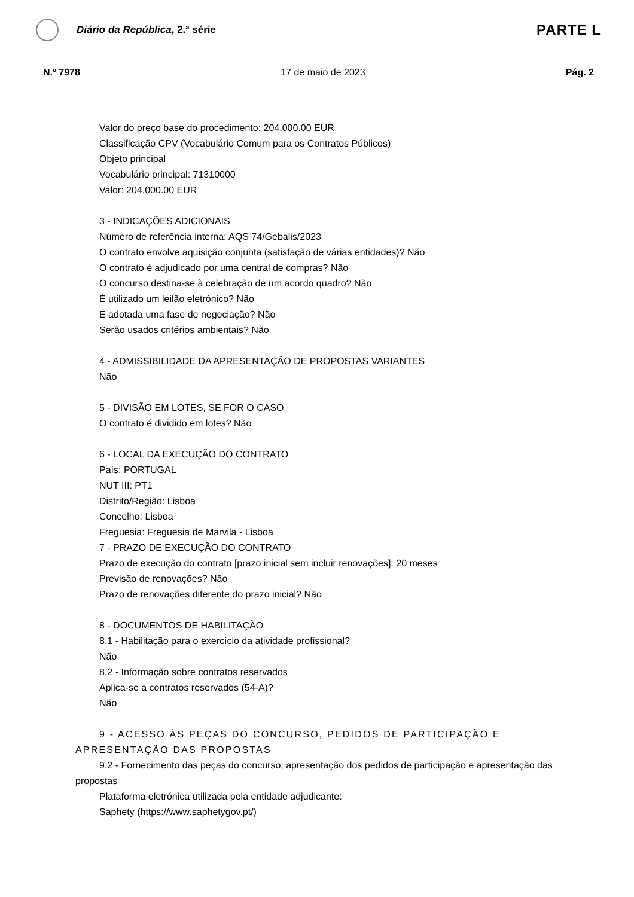Diário da República, 2.ª série
PARTE L
N.º 7978 17 de maio de 2023 Pág. 2
Valor do preço base do procedimento: 204,000.00 EUR
Classificação CPV (Vocabulário Comum para os Contratos Públicos)
Objeto principal
Vocabulário principal: 71310000
Valor: 204,000.00 EUR
3 - INDICAÇÕES ADICIONAIS
Número de referência interna: AQS 74/Gebalis/2023
O contrato envolve aquisição conjunta (satisfação de várias entidades)? Não
O contrato é adjudicado por uma central de compras? Não
O concurso destina-se à celebração de um acordo quadro? Não
É utilizado um leilão eletrónico? Não
É adotada uma fase de negociação? Não
Serão usados critérios ambientais? Não
4 - ADMISSIBILIDADE DA APRESENTAÇÃO DE PROPOSTAS VARIANTES
Não
5 - DIVISÃO EM LOTES, SE FOR O CASO
O contrato é dividido em lotes? Não
6 - LOCAL DA EXECUÇÃO DO CONTRATO
País: PORTUGAL
NUT III: PT1
Distrito/Região: Lisboa
Concelho: Lisboa
Freguesia: Freguesia de Marvila - Lisboa
7 - PRAZO DE EXECUÇÃO DO CONTRATO
Prazo de execução do contrato [prazo inicial sem incluir renovações]: 20 meses
Previsão de renovações? Não
Prazo de renovações diferente do prazo inicial? Não
8 - DOCUMENTOS DE HABILITAÇÃO
8.1 - Habilitação para o exercício da atividade profissional?
Não
8.2 - Informação sobre contratos reservados
Aplica-se a contratos reservados (54-A)?
Não
9 - ACESSO ÀS PEÇAS DO CONCURSO, PEDIDOS DE PARTICIPAÇÃO E APRESENTAÇÃO DAS PROPOSTAS
9.2 - Fornecimento das peças do concurso, apresentação dos pedidos de participação e apresentação das propostas
Plataforma eletrónica utilizada pela entidade adjudicante:
Saphety (https://www.saphetygov.pt/)